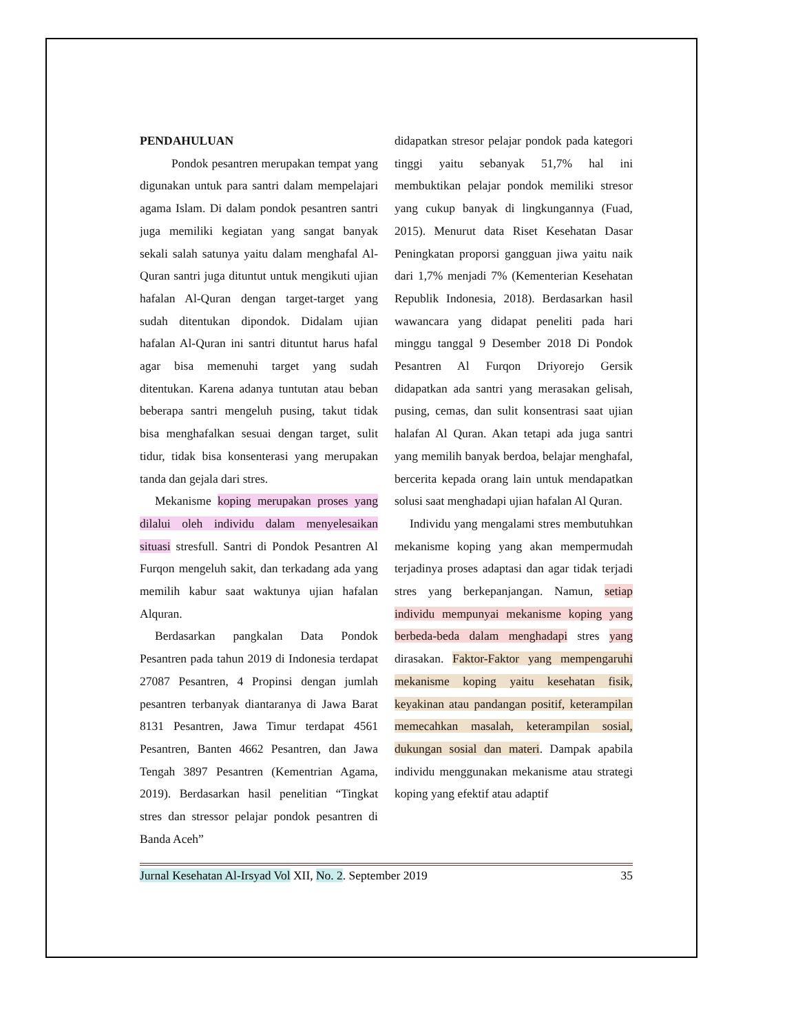PENDAHULUAN
Pondok pesantren merupakan tempat yang digunakan untuk para santri dalam mempelajari agama Islam. Di dalam pondok pesantren santri juga memiliki kegiatan yang sangat banyak sekali salah satunya yaitu dalam menghafal Al-Quran santri juga dituntut untuk mengikuti ujian hafalan Al-Quran dengan target-target yang sudah ditentukan dipondok. Didalam ujian hafalan Al-Quran ini santri dituntut harus hafal agar bisa memenuhi target yang sudah ditentukan. Karena adanya tuntutan atau beban beberapa santri mengeluh pusing, takut tidak bisa menghafalkan sesuai dengan target, sulit tidur, tidak bisa konsenterasi yang merupakan tanda dan gejala dari stres.
Mekanisme koping merupakan proses yang dilalui oleh individu dalam menyelesaikan situasi stresfull. Santri di Pondok Pesantren Al Furqon mengeluh sakit, dan terkadang ada yang memilih kabur saat waktunya ujian hafalan Alquran.
Berdasarkan pangkalan Data Pondok Pesantren pada tahun 2019 di Indonesia terdapat 27087 Pesantren, 4 Propinsi dengan jumlah pesantren terbanyak diantaranya di Jawa Barat 8131 Pesantren, Jawa Timur terdapat 4561 Pesantren, Banten 4662 Pesantren, dan Jawa Tengah 3897 Pesantren (Kementrian Agama, 2019). Berdasarkan hasil penelitian “Tingkat stres dan stressor pelajar pondok pesantren di Banda Aceh”
didapatkan stresor pelajar pondok pada kategori tinggi yaitu sebanyak 51,7% hal ini membuktikan pelajar pondok memiliki stresor yang cukup banyak di lingkungannya (Fuad, 2015). Menurut data Riset Kesehatan Dasar Peningkatan proporsi gangguan jiwa yaitu naik dari 1,7% menjadi 7% (Kementerian Kesehatan Republik Indonesia, 2018). Berdasarkan hasil wawancara yang didapat peneliti pada hari minggu tanggal 9 Desember 2018 Di Pondok Pesantren Al Furqon Driyorejo Gersik didapatkan ada santri yang merasakan gelisah, pusing, cemas, dan sulit konsentrasi saat ujian halafan Al Quran. Akan tetapi ada juga santri yang memilih banyak berdoa, belajar menghafal, bercerita kepada orang lain untuk mendapatkan solusi saat menghadapi ujian hafalan Al Quran.
Individu yang mengalami stres membutuhkan mekanisme koping yang akan mempermudah terjadinya proses adaptasi dan agar tidak terjadi stres yang berkepanjangan. Namun, setiap individu mempunyai mekanisme koping yang berbeda-beda dalam menghadapi stres yang dirasakan. Faktor-Faktor yang mempengaruhi mekanisme koping yaitu kesehatan fisik, keyakinan atau pandangan positif, keterampilan memecahkan masalah, keterampilan sosial, dukungan sosial dan materi. Dampak apabila individu menggunakan mekanisme atau strategi koping yang efektif atau adaptif
Jurnal Kesehatan Al-Irsyad Vol XII, No. 2. September 2019 35